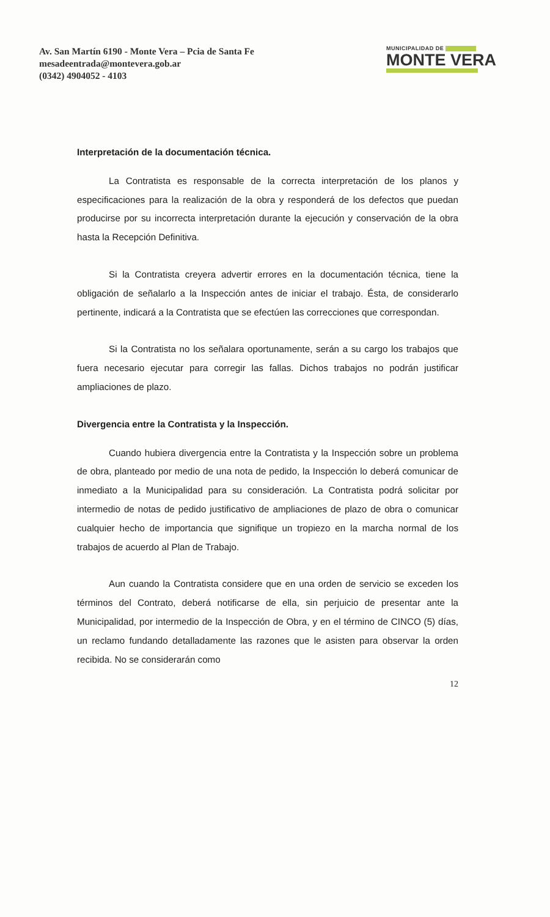Av. San Martín 6190 - Monte Vera – Pcia de Santa Fe
mesadeentrada@montevera.gob.ar
(0342) 4904052 - 4103
MUNICIPALIDAD DE
MONTE VERA
Interpretación de la documentación técnica.
La Contratista es responsable de la correcta interpretación de los planos y especificaciones para la realización de la obra y responderá de los defectos que puedan producirse por su incorrecta interpretación durante la ejecución y conservación de la obra hasta la Recepción Definitiva.
Si la Contratista creyera advertir errores en la documentación técnica, tiene la obligación de señalarlo a la Inspección antes de iniciar el trabajo. Ésta, de considerarlo pertinente, indicará a la Contratista que se efectúen las correcciones que correspondan.
Si la Contratista no los señalara oportunamente, serán a su cargo los trabajos que fuera necesario ejecutar para corregir las fallas. Dichos trabajos no podrán justificar ampliaciones de plazo.
Divergencia entre la Contratista y la Inspección.
Cuando hubiera divergencia entre la Contratista y la Inspección sobre un problema de obra, planteado por medio de una nota de pedido, la Inspección lo deberá comunicar de inmediato a la Municipalidad para su consideración. La Contratista podrá solicitar por intermedio de notas de pedido justificativo de ampliaciones de plazo de obra o comunicar cualquier hecho de importancia que signifique un tropiezo en la marcha normal de los trabajos de acuerdo al Plan de Trabajo.
Aun cuando la Contratista considere que en una orden de servicio se exceden los términos del Contrato, deberá notificarse de ella, sin perjuicio de presentar ante la Municipalidad, por intermedio de la Inspección de Obra, y en el término de CINCO (5) días, un reclamo fundando detalladamente las razones que le asisten para observar la orden recibida. No se considerarán como
12